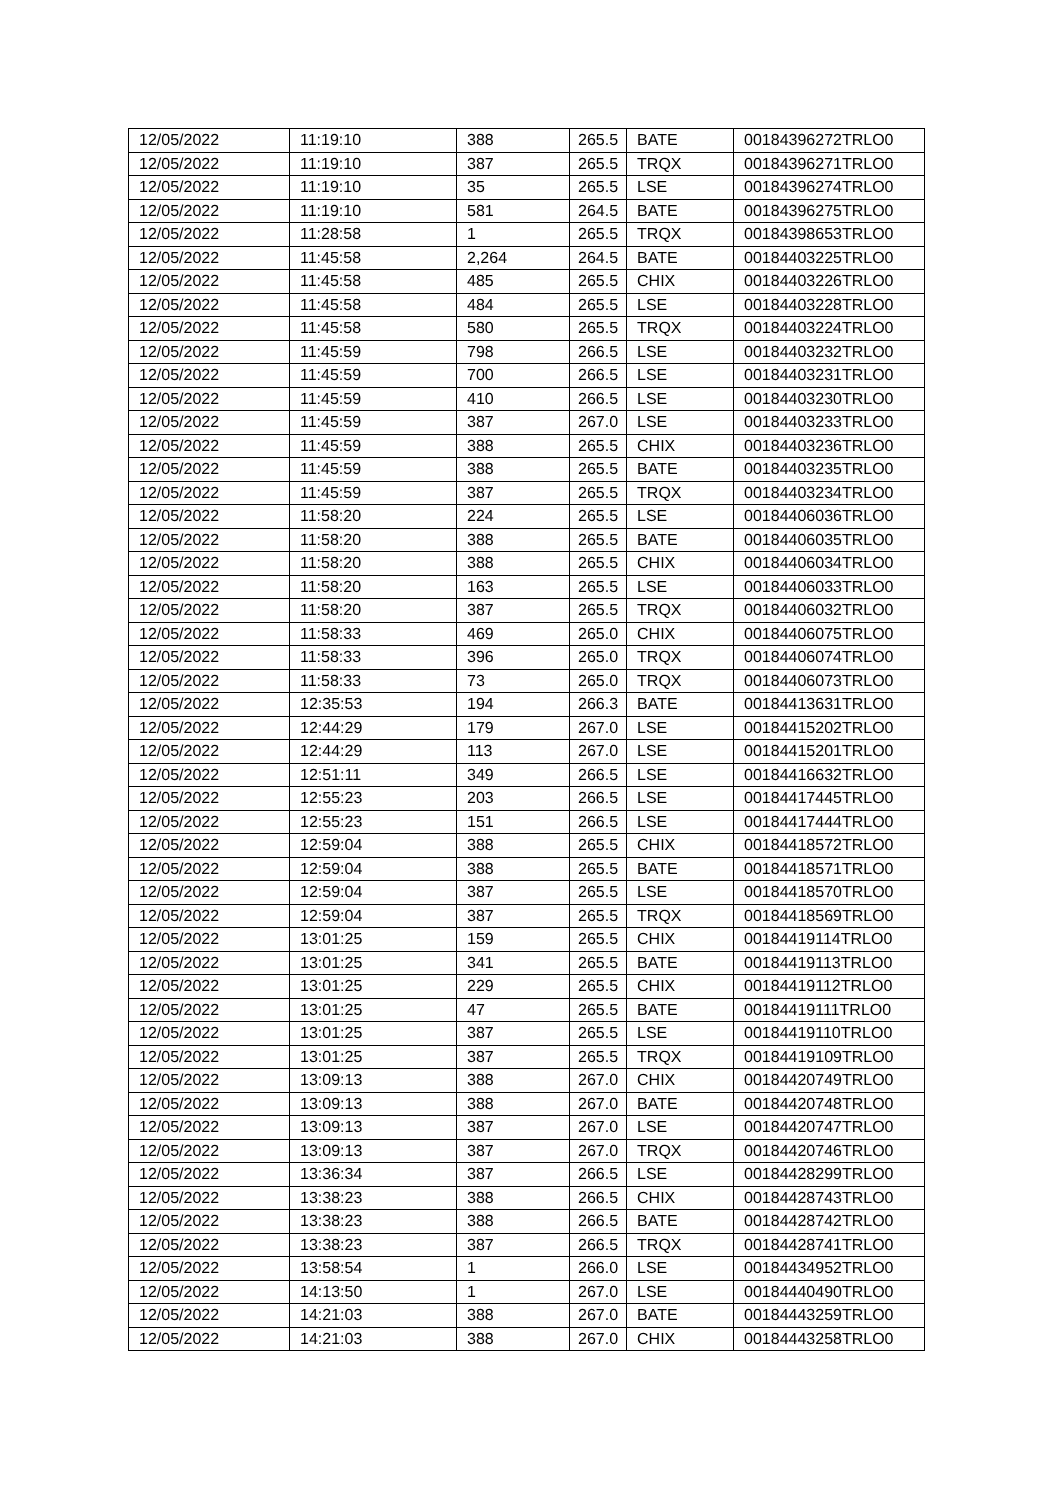| 12/05/2022 | 11:19:10 | 388 | 265.5 | BATE | 00184396272TRLO0 |
| 12/05/2022 | 11:19:10 | 387 | 265.5 | TRQX | 00184396271TRLO0 |
| 12/05/2022 | 11:19:10 | 35 | 265.5 | LSE | 00184396274TRLO0 |
| 12/05/2022 | 11:19:10 | 581 | 264.5 | BATE | 00184396275TRLO0 |
| 12/05/2022 | 11:28:58 | 1 | 265.5 | TRQX | 00184398653TRLO0 |
| 12/05/2022 | 11:45:58 | 2,264 | 264.5 | BATE | 00184403225TRLO0 |
| 12/05/2022 | 11:45:58 | 485 | 265.5 | CHIX | 00184403226TRLO0 |
| 12/05/2022 | 11:45:58 | 484 | 265.5 | LSE | 00184403228TRLO0 |
| 12/05/2022 | 11:45:58 | 580 | 265.5 | TRQX | 00184403224TRLO0 |
| 12/05/2022 | 11:45:59 | 798 | 266.5 | LSE | 00184403232TRLO0 |
| 12/05/2022 | 11:45:59 | 700 | 266.5 | LSE | 00184403231TRLO0 |
| 12/05/2022 | 11:45:59 | 410 | 266.5 | LSE | 00184403230TRLO0 |
| 12/05/2022 | 11:45:59 | 387 | 267.0 | LSE | 00184403233TRLO0 |
| 12/05/2022 | 11:45:59 | 388 | 265.5 | CHIX | 00184403236TRLO0 |
| 12/05/2022 | 11:45:59 | 388 | 265.5 | BATE | 00184403235TRLO0 |
| 12/05/2022 | 11:45:59 | 387 | 265.5 | TRQX | 00184403234TRLO0 |
| 12/05/2022 | 11:58:20 | 224 | 265.5 | LSE | 00184406036TRLO0 |
| 12/05/2022 | 11:58:20 | 388 | 265.5 | BATE | 00184406035TRLO0 |
| 12/05/2022 | 11:58:20 | 388 | 265.5 | CHIX | 00184406034TRLO0 |
| 12/05/2022 | 11:58:20 | 163 | 265.5 | LSE | 00184406033TRLO0 |
| 12/05/2022 | 11:58:20 | 387 | 265.5 | TRQX | 00184406032TRLO0 |
| 12/05/2022 | 11:58:33 | 469 | 265.0 | CHIX | 00184406075TRLO0 |
| 12/05/2022 | 11:58:33 | 396 | 265.0 | TRQX | 00184406074TRLO0 |
| 12/05/2022 | 11:58:33 | 73 | 265.0 | TRQX | 00184406073TRLO0 |
| 12/05/2022 | 12:35:53 | 194 | 266.3 | BATE | 00184413631TRLO0 |
| 12/05/2022 | 12:44:29 | 179 | 267.0 | LSE | 00184415202TRLO0 |
| 12/05/2022 | 12:44:29 | 113 | 267.0 | LSE | 00184415201TRLO0 |
| 12/05/2022 | 12:51:11 | 349 | 266.5 | LSE | 00184416632TRLO0 |
| 12/05/2022 | 12:55:23 | 203 | 266.5 | LSE | 00184417445TRLO0 |
| 12/05/2022 | 12:55:23 | 151 | 266.5 | LSE | 00184417444TRLO0 |
| 12/05/2022 | 12:59:04 | 388 | 265.5 | CHIX | 00184418572TRLO0 |
| 12/05/2022 | 12:59:04 | 388 | 265.5 | BATE | 00184418571TRLO0 |
| 12/05/2022 | 12:59:04 | 387 | 265.5 | LSE | 00184418570TRLO0 |
| 12/05/2022 | 12:59:04 | 387 | 265.5 | TRQX | 00184418569TRLO0 |
| 12/05/2022 | 13:01:25 | 159 | 265.5 | CHIX | 00184419114TRLO0 |
| 12/05/2022 | 13:01:25 | 341 | 265.5 | BATE | 00184419113TRLO0 |
| 12/05/2022 | 13:01:25 | 229 | 265.5 | CHIX | 00184419112TRLO0 |
| 12/05/2022 | 13:01:25 | 47 | 265.5 | BATE | 00184419111TRLO0 |
| 12/05/2022 | 13:01:25 | 387 | 265.5 | LSE | 00184419110TRLO0 |
| 12/05/2022 | 13:01:25 | 387 | 265.5 | TRQX | 00184419109TRLO0 |
| 12/05/2022 | 13:09:13 | 388 | 267.0 | CHIX | 00184420749TRLO0 |
| 12/05/2022 | 13:09:13 | 388 | 267.0 | BATE | 00184420748TRLO0 |
| 12/05/2022 | 13:09:13 | 387 | 267.0 | LSE | 00184420747TRLO0 |
| 12/05/2022 | 13:09:13 | 387 | 267.0 | TRQX | 00184420746TRLO0 |
| 12/05/2022 | 13:36:34 | 387 | 266.5 | LSE | 00184428299TRLO0 |
| 12/05/2022 | 13:38:23 | 388 | 266.5 | CHIX | 00184428743TRLO0 |
| 12/05/2022 | 13:38:23 | 388 | 266.5 | BATE | 00184428742TRLO0 |
| 12/05/2022 | 13:38:23 | 387 | 266.5 | TRQX | 00184428741TRLO0 |
| 12/05/2022 | 13:58:54 | 1 | 266.0 | LSE | 00184434952TRLO0 |
| 12/05/2022 | 14:13:50 | 1 | 267.0 | LSE | 00184440490TRLO0 |
| 12/05/2022 | 14:21:03 | 388 | 267.0 | BATE | 00184443259TRLO0 |
| 12/05/2022 | 14:21:03 | 388 | 267.0 | CHIX | 00184443258TRLO0 |